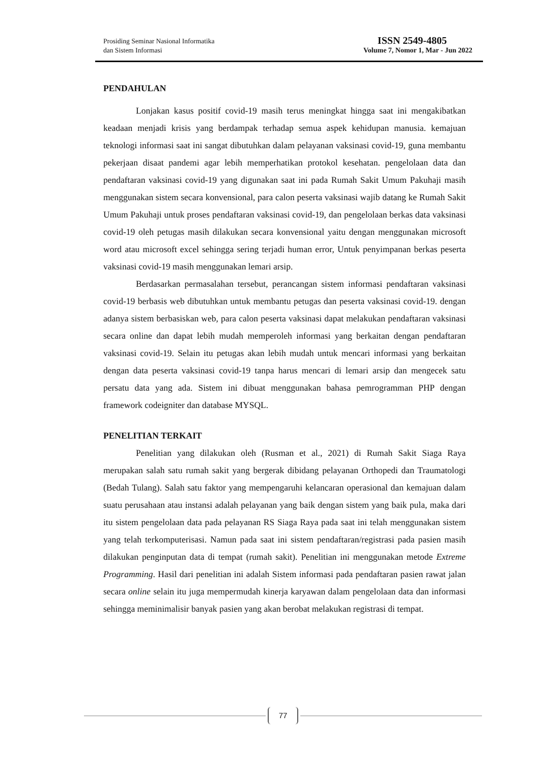Prosiding Seminar Nasional Informatika
dan Sistem Informasi
ISSN 2549-4805
Volume 7, Nomor 1, Mar - Jun 2022
PENDAHULAN
Lonjakan kasus positif covid-19 masih terus meningkat hingga saat ini mengakibatkan keadaan menjadi krisis yang berdampak terhadap semua aspek kehidupan manusia. kemajuan teknologi informasi saat ini sangat dibutuhkan dalam pelayanan vaksinasi covid-19, guna membantu pekerjaan disaat pandemi agar lebih memperhatikan protokol kesehatan. pengelolaan data dan pendaftaran vaksinasi covid-19 yang digunakan saat ini pada Rumah Sakit Umum Pakuhaji masih menggunakan sistem secara konvensional, para calon peserta vaksinasi wajib datang ke Rumah Sakit Umum Pakuhaji untuk proses pendaftaran vaksinasi covid-19, dan pengelolaan berkas data vaksinasi covid-19 oleh petugas masih dilakukan secara konvensional yaitu dengan menggunakan microsoft word atau microsoft excel sehingga sering terjadi human error, Untuk penyimpanan berkas peserta vaksinasi covid-19 masih menggunakan lemari arsip.
Berdasarkan permasalahan tersebut, perancangan sistem informasi pendaftaran vaksinasi covid-19 berbasis web dibutuhkan untuk membantu petugas dan peserta vaksinasi covid-19. dengan adanya sistem berbasiskan web, para calon peserta vaksinasi dapat melakukan pendaftaran vaksinasi secara online dan dapat lebih mudah memperoleh informasi yang berkaitan dengan pendaftaran vaksinasi covid-19. Selain itu petugas akan lebih mudah untuk mencari informasi yang berkaitan dengan data peserta vaksinasi covid-19 tanpa harus mencari di lemari arsip dan mengecek satu persatu data yang ada. Sistem ini dibuat menggunakan bahasa pemrogramman PHP dengan framework codeigniter dan database MYSQL.
PENELITIAN TERKAIT
Penelitian yang dilakukan oleh (Rusman et al., 2021) di Rumah Sakit Siaga Raya merupakan salah satu rumah sakit yang bergerak dibidang pelayanan Orthopedi dan Traumatologi (Bedah Tulang). Salah satu faktor yang mempengaruhi kelancaran operasional dan kemajuan dalam suatu perusahaan atau instansi adalah pelayanan yang baik dengan sistem yang baik pula, maka dari itu sistem pengelolaan data pada pelayanan RS Siaga Raya pada saat ini telah menggunakan sistem yang telah terkomputerisasi. Namun pada saat ini sistem pendaftaran/registrasi pada pasien masih dilakukan penginputan data di tempat (rumah sakit). Penelitian ini menggunakan metode Extreme Programming. Hasil dari penelitian ini adalah Sistem informasi pada pendaftaran pasien rawat jalan secara online selain itu juga mempermudah kinerja karyawan dalam pengelolaan data dan informasi sehingga meminimalisir banyak pasien yang akan berobat melakukan registrasi di tempat.
77